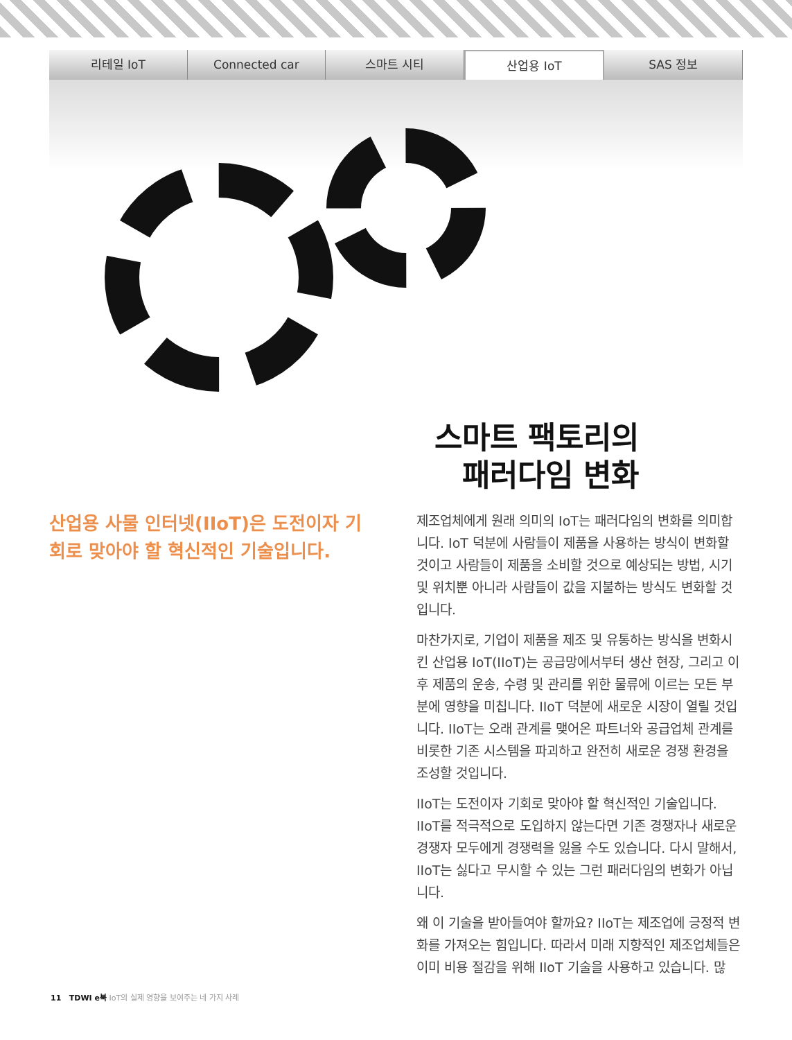리테일 IoT Connected car 스마트 시티
산업용 IoT
SAS 정보
스마트 팩토리의
패러다임 변화
산업용 사물 인터넷(IIoT)은 도전이자 기회로 맞아야 할 혁신적인 기술입니다.
제조업체에게 원래 의미의 IoT는 패러다임의 변화를 의미합니다. IoT 덕분에 사람들이 제품을 사용하는 방식이 변화할 것이고 사람들이 제품을 소비할 것으로 예상되는 방법, 시기 및 위치뿐 아니라 사람들이 값을 지불하는 방식도 변화할 것입니다.
마찬가지로, 기업이 제품을 제조 및 유통하는 방식을 변화시킨 산업용 IoT(IIoT)는 공급망에서부터 생산 현장, 그리고 이후 제품의 운송, 수령 및 관리를 위한 물류에 이르는 모든 부분에 영향을 미칩니다. IIoT 덕분에 새로운 시장이 열릴 것입니다. IIoT는 오래 관계를 맺어온 파트너와 공급업체 관계를 비롯한 기존 시스템을 파괴하고 완전히 새로운 경쟁 환경을 조성할 것입니다.
IIoT는 도전이자 기회로 맞아야 할 혁신적인 기술입니다. IIoT를 적극적으로 도입하지 않는다면 기존 경쟁자나 새로운 경쟁자 모두에게 경쟁력을 잃을 수도 있습니다. 다시 말해서, IIoT는 싫다고 무시할 수 있는 그런 패러다임의 변화가 아닙니다.
왜 이 기술을 받아들여야 할까요? IIoT는 제조업에 긍정적 변화를 가져오는 힘입니다. 따라서 미래 지향적인 제조업체들은 이미 비용 절감을 위해 IIoT 기술을 사용하고 있습니다. 많
11 TDWI e북 IoT의 실제 영향을 보여주는 네 가지 사례